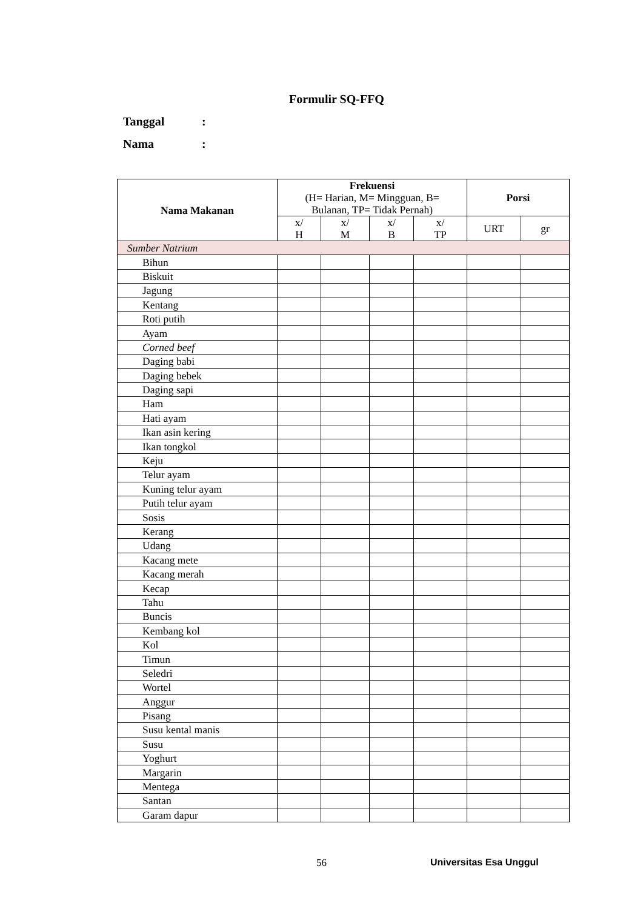Formulir SQ-FFQ
Tanggal:
Nama:
| Nama Makanan | Frekuensi (H= Harian, M= Mingguan, B= Bulanan, TP= Tidak Pernah) | | | | Porsi | |
| --- | --- | --- | --- | --- | --- | --- |
| | x/ H | x/ M | x/ B | x/ TP | URT | gr |
| Sumber Natrium | | | | | | |
| Bihun | | | | | | |
| Biskuit | | | | | | |
| Jagung | | | | | | |
| Kentang | | | | | | |
| Roti putih | | | | | | |
| Ayam | | | | | | |
| Corned beef | | | | | | |
| Daging babi | | | | | | |
| Daging bebek | | | | | | |
| Daging sapi | | | | | | |
| Ham | | | | | | |
| Hati ayam | | | | | | |
| Ikan asin kering | | | | | | |
| Ikan tongkol | | | | | | |
| Keju | | | | | | |
| Telur ayam | | | | | | |
| Kuning telur ayam | | | | | | |
| Putih telur ayam | | | | | | |
| Sosis | | | | | | |
| Kerang | | | | | | |
| Udang | | | | | | |
| Kacang mete | | | | | | |
| Kacang merah | | | | | | |
| Kecap | | | | | | |
| Tahu | | | | | | |
| Buncis | | | | | | |
| Kembang kol | | | | | | |
| Kol | | | | | | |
| Timun | | | | | | |
| Seledri | | | | | | |
| Wortel | | | | | | |
| Anggur | | | | | | |
| Pisang | | | | | | |
| Susu kental manis | | | | | | |
| Susu | | | | | | |
| Yoghurt | | | | | | |
| Margarin | | | | | | |
| Mentega | | | | | | |
| Santan | | | | | | |
| Garam dapur | | | | | | |
56 Universitas Esa Unggul